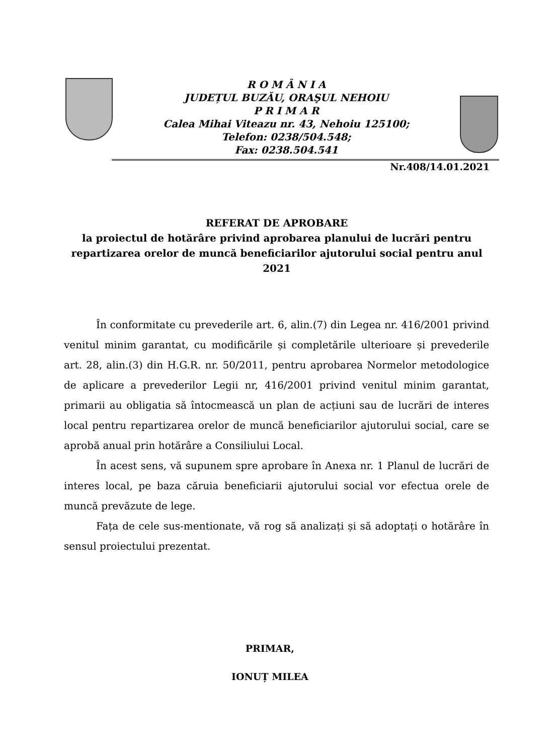R O M Â N I A
JUDEȚUL BUZĂU, ORAŞUL NEHOIU
P R I M A R
Calea Mihai Viteazu nr. 43, Nehoiu 125100;
Telefon: 0238/504.548;
Fax: 0238.504.541
Nr.408/14.01.2021
REFERAT DE APROBARE
la proiectul de hotărâre privind aprobarea planului de lucrări pentru repartizarea orelor de muncă beneficiarilor ajutorului social pentru anul 2021
În conformitate cu prevederile art. 6, alin.(7) din Legea nr. 416/2001 privind venitul minim garantat, cu modificările și completările ulterioare și prevederile art. 28, alin.(3) din H.G.R. nr. 50/2011, pentru aprobarea Normelor metodologice de aplicare a prevederilor Legii nr, 416/2001 privind venitul minim garantat, primarii au obligatia să întocmească un plan de acțiuni sau de lucrări de interes local pentru repartizarea orelor de muncă beneficiarilor ajutorului social, care se aprobă anual prin hotărâre a Consiliului Local.
În acest sens, vă supunem spre aprobare în Anexa nr. 1 Planul de lucrări de interes local, pe baza căruia beneficiarii ajutorului social vor efectua orele de muncă prevăzute de lege.
Fața de cele sus-mentionate, vă rog să analizați și să adoptați o hotărâre în sensul proiectului prezentat.
PRIMAR,
IONUȚ MILEA